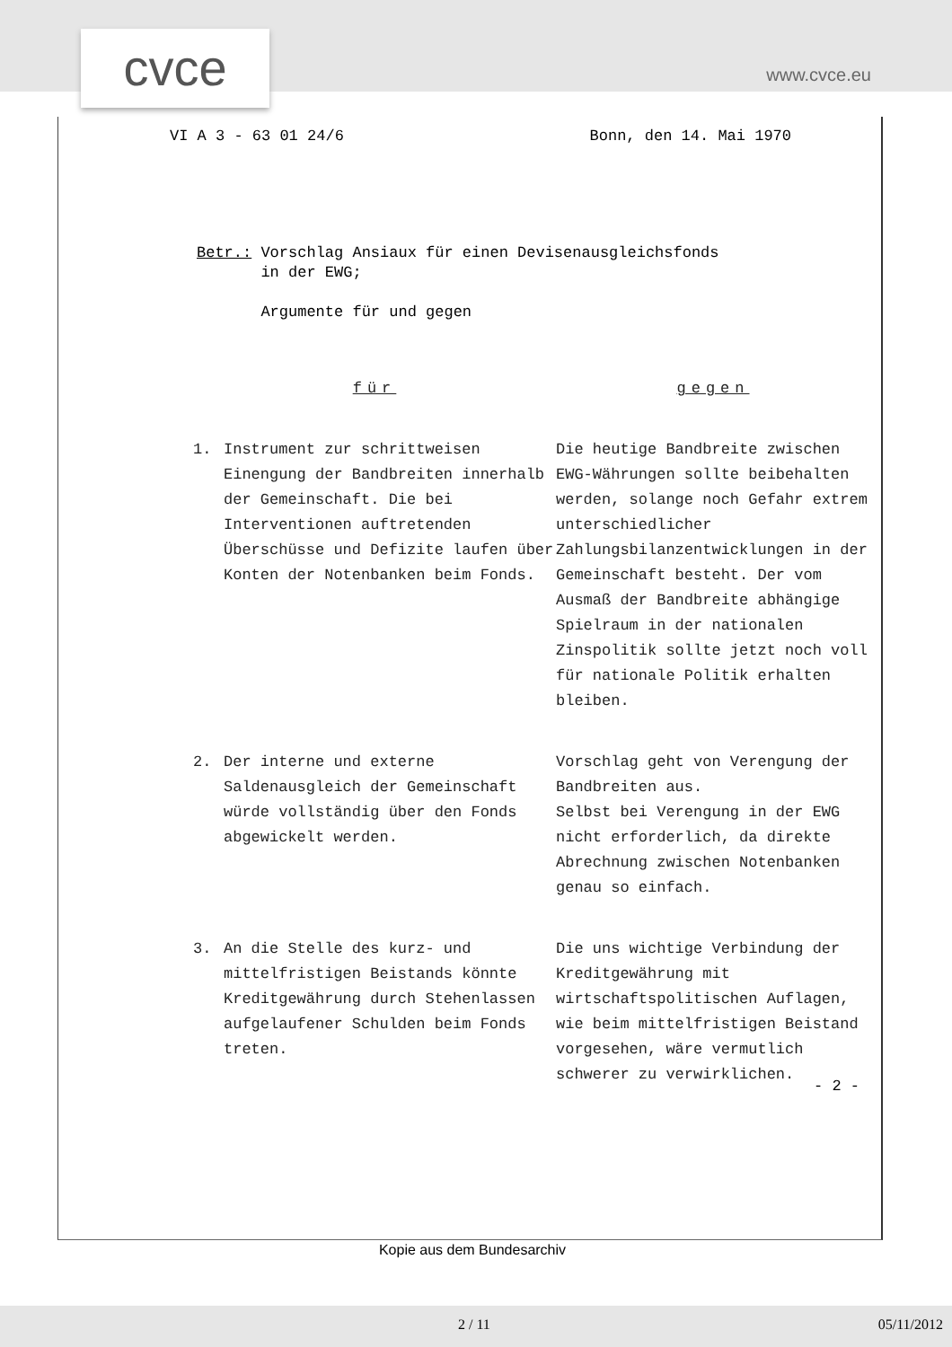cvce www.cvce.eu
VI A 3 - 63 01 24/6 Bonn, den 14. Mai 1970
Betr.: Vorschlag Ansiaux für einen Devisenausgleichsfonds
in der EWG;
Argumente für und gegen
| für | | gegen |
| --- | --- | --- |
| 1. | Instrument zur schrittweisen Einengung der Bandbreiten innerhalb der Gemeinschaft. Die bei Interventionen auftretenden Überschüsse und Defizite laufen über Konten der Notenbanken beim Fonds. | Die heutige Bandbreite zwischen EWG-Währungen sollte beibehalten werden, solange noch Gefahr extrem unterschiedlicher Zahlungsbilanzentwicklungen in der Gemeinschaft besteht. Der vom Ausmaß der Bandbreite abhängige Spielraum in der nationalen Zinspolitik sollte jetzt noch voll für nationale Politik erhalten bleiben. |
| 2. | Der interne und externe Saldenausgleich der Gemeinschaft würde vollständig über den Fonds abgewickelt werden. | Vorschlag geht von Verengung der Bandbreiten aus. Selbst bei Verengung in der EWG nicht erforderlich, da direkte Abrechnung zwischen Notenbanken genau so einfach. |
| 3. | An die Stelle des kurz- und mittelfristigen Beistands könnte Kreditgewährung durch Stehenlassen aufgelaufener Schulden beim Fonds treten. | Die uns wichtige Verbindung der Kreditgewährung mit wirtschaftspolitischen Auflagen, wie beim mittelfristigen Beistand vorgesehen, wäre vermutlich schwerer zu verwirklichen. |
- 2 -
Kopie aus dem Bundesarchiv
2 / 11 05/11/2012